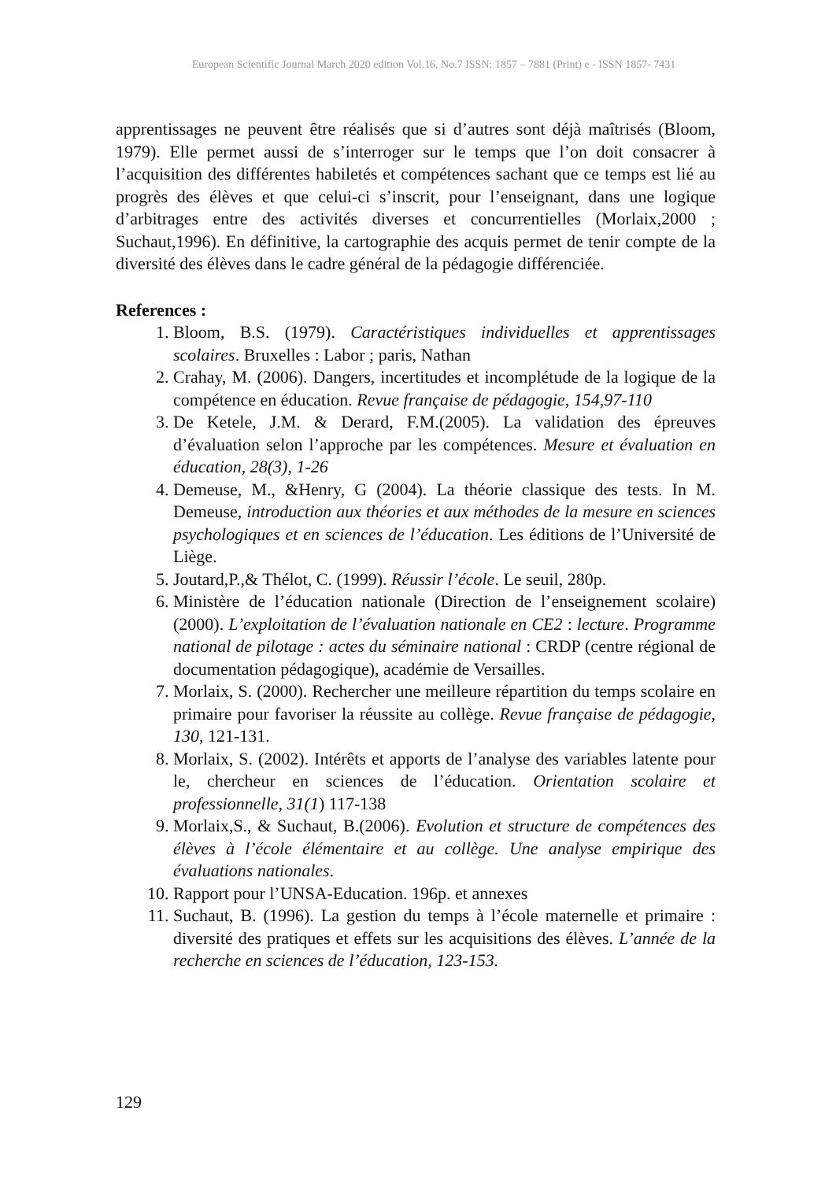European Scientific Journal March 2020 edition Vol.16, No.7 ISSN: 1857 – 7881 (Print) e - ISSN 1857- 7431
apprentissages ne peuvent être réalisés que si d’autres sont déjà maîtrisés (Bloom, 1979). Elle permet aussi de s’interroger sur le temps que l’on doit consacrer à l’acquisition des différentes habiletés et compétences sachant que ce temps est lié au progrès des élèves et que celui-ci s’inscrit, pour l’enseignant, dans une logique d’arbitrages entre des activités diverses et concurrentielles (Morlaix,2000 ; Suchaut,1996). En définitive, la cartographie des acquis permet de tenir compte de la diversité des élèves dans le cadre général de la pédagogie différenciée.
References :
1. Bloom, B.S. (1979). Caractéristiques individuelles et apprentissages scolaires. Bruxelles : Labor ; paris, Nathan
2. Crahay, M. (2006). Dangers, incertitudes et incomplétude de la logique de la compétence en éducation. Revue française de pédagogie, 154,97-110
3. De Ketele, J.M. & Derard, F.M.(2005). La validation des épreuves d’évaluation selon l’approche par les compétences. Mesure et évaluation en éducation, 28(3), 1-26
4. Demeuse, M., &Henry, G (2004). La théorie classique des tests. In M. Demeuse, introduction aux théories et aux méthodes de la mesure en sciences psychologiques et en sciences de l’éducation. Les éditions de l’Université de Liège.
5. Joutard,P.,& Thélot, C. (1999). Réussir l’école. Le seuil, 280p.
6. Ministère de l’éducation nationale (Direction de l’enseignement scolaire) (2000). L’exploitation de l’évaluation nationale en CE2 : lecture. Programme national de pilotage : actes du séminaire national : CRDP (centre régional de documentation pédagogique), académie de Versailles.
7. Morlaix, S. (2000). Rechercher une meilleure répartition du temps scolaire en primaire pour favoriser la réussite au collège. Revue française de pédagogie, 130, 121-131.
8. Morlaix, S. (2002). Intérêts et apports de l’analyse des variables latente pour le, chercheur en sciences de l’éducation. Orientation scolaire et professionnelle, 31(1) 117-138
9. Morlaix,S., & Suchaut, B.(2006). Evolution et structure de compétences des élèves à l’école élémentaire et au collège. Une analyse empirique des évaluations nationales.
10. Rapport pour l’UNSA-Education. 196p. et annexes
11. Suchaut, B. (1996). La gestion du temps à l’école maternelle et primaire : diversité des pratiques et effets sur les acquisitions des élèves. L’année de la recherche en sciences de l’éducation, 123-153.
129